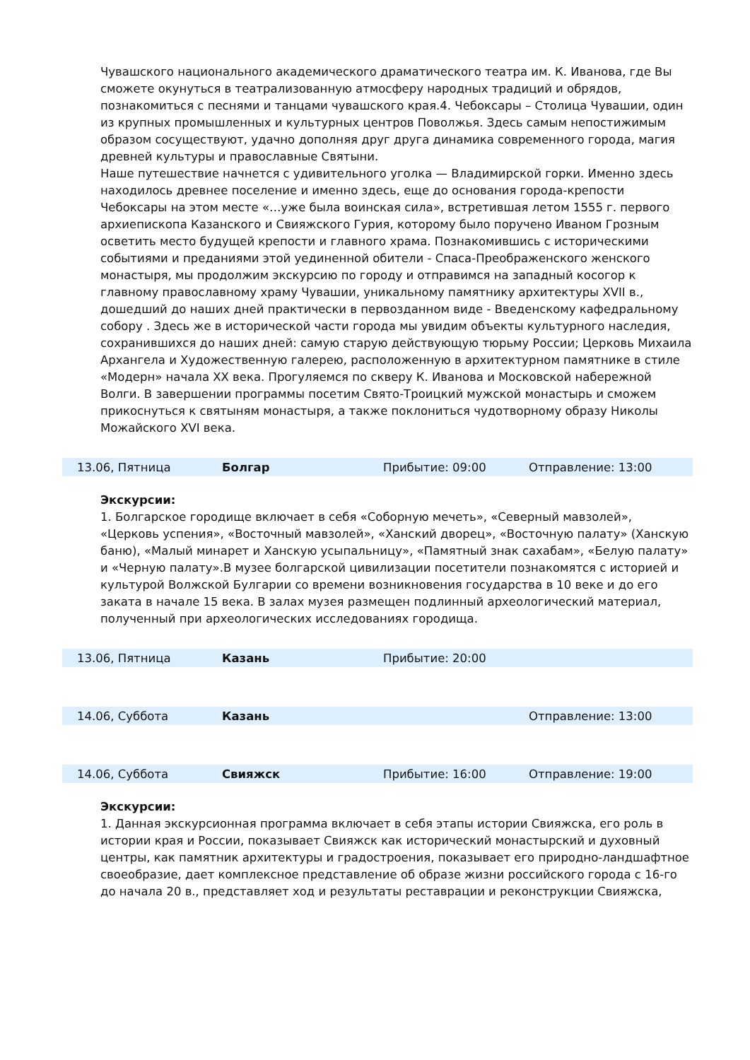Чувашского национального академического драматического театра им. К. Иванова, где Вы сможете окунуться в театрализованную атмосферу народных традиций и обрядов, познакомиться с песнями и танцами чувашского края.4. Чебоксары – Столица Чувашии, один из крупных промышленных и культурных центров Поволжья. Здесь самым непостижимым образом сосуществуют, удачно дополняя друг друга динамика современного города, магия древней культуры и православные Святыни.
Наше путешествие начнется с удивительного уголка — Владимирской горки. Именно здесь находилось древнее поселение и именно здесь, еще до основания города-крепости Чебоксары на этом месте «…уже была воинская сила», встретившая летом 1555 г. первого архиепископа Казанского и Свияжского Гурия, которому было поручено Иваном Грозным осветить место будущей крепости и главного храма. Познакомившись с историческими событиями и преданиями этой уединенной обители - Спаса-Преображенского женского монастыря, мы продолжим экскурсию по городу и отправимся на западный косогор к главному православному храму Чувашии, уникальному памятнику архитектуры XVII в., дошедший до наших дней практически в первозданном виде - Введенскому кафедральному собору . Здесь же в исторической части города мы увидим объекты культурного наследия, сохранившихся до наших дней: самую старую действующую тюрьму России; Церковь Михаила Архангела и Художественную галерею, расположенную в архитектурном памятнике в стиле «Модерн» начала XX века. Прогуляемся по скверу К. Иванова и Московской набережной Волги. В завершении программы посетим Свято-Троицкий мужской монастырь и сможем прикоснуться к святыням монастыря, а также поклониться чудотворному образу Николы Можайского XVI века.
| 13.06, Пятница | Болгар | Прибытие: 09:00 | Отправление: 13:00 |
Экскурсии:
1. Болгарское городище включает в себя «Соборную мечеть», «Северный мавзолей», «Церковь успения», «Восточный мавзолей», «Ханский дворец», «Восточную палату» (Ханскую баню), «Малый минарет и Ханскую усыпальницу», «Памятный знак сахабам», «Белую палату» и «Черную палату».В музее болгарской цивилизации посетители познакомятся с историей и культурой Волжской Булгарии со времени возникновения государства в 10 веке и до его заката в начале 15 века. В залах музея размещен подлинный археологический материал, полученный при археологических исследованиях городища.
| 13.06, Пятница | Казань | Прибытие: 20:00 | |
| 14.06, Суббота | Казань | | Отправление: 13:00 |
| 14.06, Суббота | Свияжск | Прибытие: 16:00 | Отправление: 19:00 |
Экскурсии:
1. Данная экскурсионная программа включает в себя этапы истории Свияжска, его роль в истории края и России, показывает Свияжск как исторический монастырский и духовный центры, как памятник архитектуры и градостроения, показывает его природно-ландшафтное своеобразие, дает комплексное представление об образе жизни российского города с 16-го до начала 20 в., представляет ход и результаты реставрации и реконструкции Свияжска,